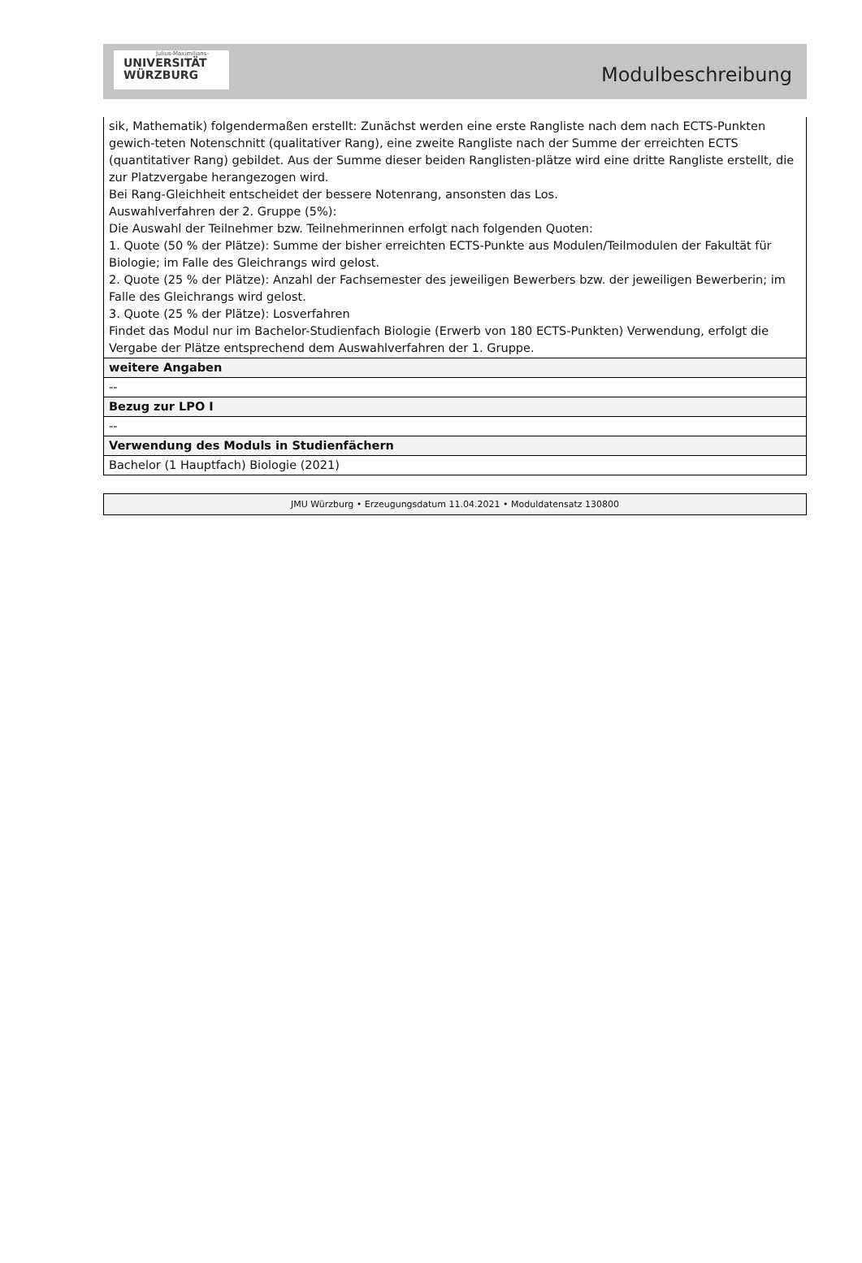Julius-Maximilians-
UNIVERSITÄT
WÜRZBURG
Modulbeschreibung
| sik, Mathematik) folgendermaßen erstellt: Zunächst werden eine erste Rangliste nach dem nach ECTS-Punkten gewich-teten Notenschnitt (qualitativer Rang), eine zweite Rangliste nach der Summe der erreichten ECTS (quantitativer Rang) gebildet. Aus der Summe dieser beiden Ranglisten-plätze wird eine dritte Rangliste erstellt, die zur Platzvergabe herangezogen wird. Bei Rang-Gleichheit entscheidet der bessere Notenrang, ansonsten das Los. Auswahlverfahren der 2. Gruppe (5%): Die Auswahl der Teilnehmer bzw. Teilnehmerinnen erfolgt nach folgenden Quoten: 1. Quote (50 % der Plätze): Summe der bisher erreichten ECTS-Punkte aus Modulen/Teilmodulen der Fakultät für Biologie; im Falle des Gleichrangs wird gelost. 2. Quote (25 % der Plätze): Anzahl der Fachsemester des jeweiligen Bewerbers bzw. der jeweiligen Bewerberin; im Falle des Gleichrangs wird gelost. 3. Quote (25 % der Plätze): Losverfahren Findet das Modul nur im Bachelor-Studienfach Biologie (Erwerb von 180 ECTS-Punkten) Verwendung, erfolgt die Vergabe der Plätze entsprechend dem Auswahlverfahren der 1. Gruppe. |
| weitere Angaben |
| -- |
| Bezug zur LPO I |
| -- |
| Verwendung des Moduls in Studienfächern |
| Bachelor (1 Hauptfach) Biologie (2021) |
JMU Würzburg • Erzeugungsdatum 11.04.2021 • Moduldatensatz 130800